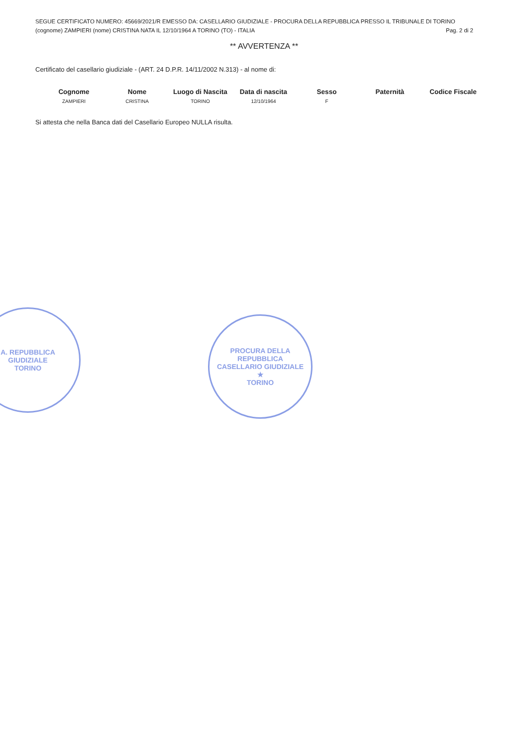SEGUE CERTIFICATO NUMERO: 45669/2021/R EMESSO DA: CASELLARIO GIUDIZIALE - PROCURA DELLA REPUBBLICA PRESSO IL TRIBUNALE DI TORINO
(cognome) ZAMPIERI (nome) CRISTINA NATA IL 12/10/1964 A TORINO (TO) - ITALIA Pag. 2 di 2
** AVVERTENZA **
Certificato del casellario giudiziale - (ART. 24 D.P.R. 14/11/2002 N.313) - al nome di:
| Cognome | Nome | Luogo di Nascita | Data di nascita | Sesso | Paternità | Codice Fiscale |
| --- | --- | --- | --- | --- | --- | --- |
| ZAMPIERI | CRISTINA | TORINO | 12/10/1964 | F | | |
Si attesta che nella Banca dati del Casellario Europeo NULLA risulta.
A. REPUBBLICA
GIUDIZIALE
TORINO
PROCURA DELLA REPUBBLICA
CASELLARIO GIUDIZIALE
★
TORINO